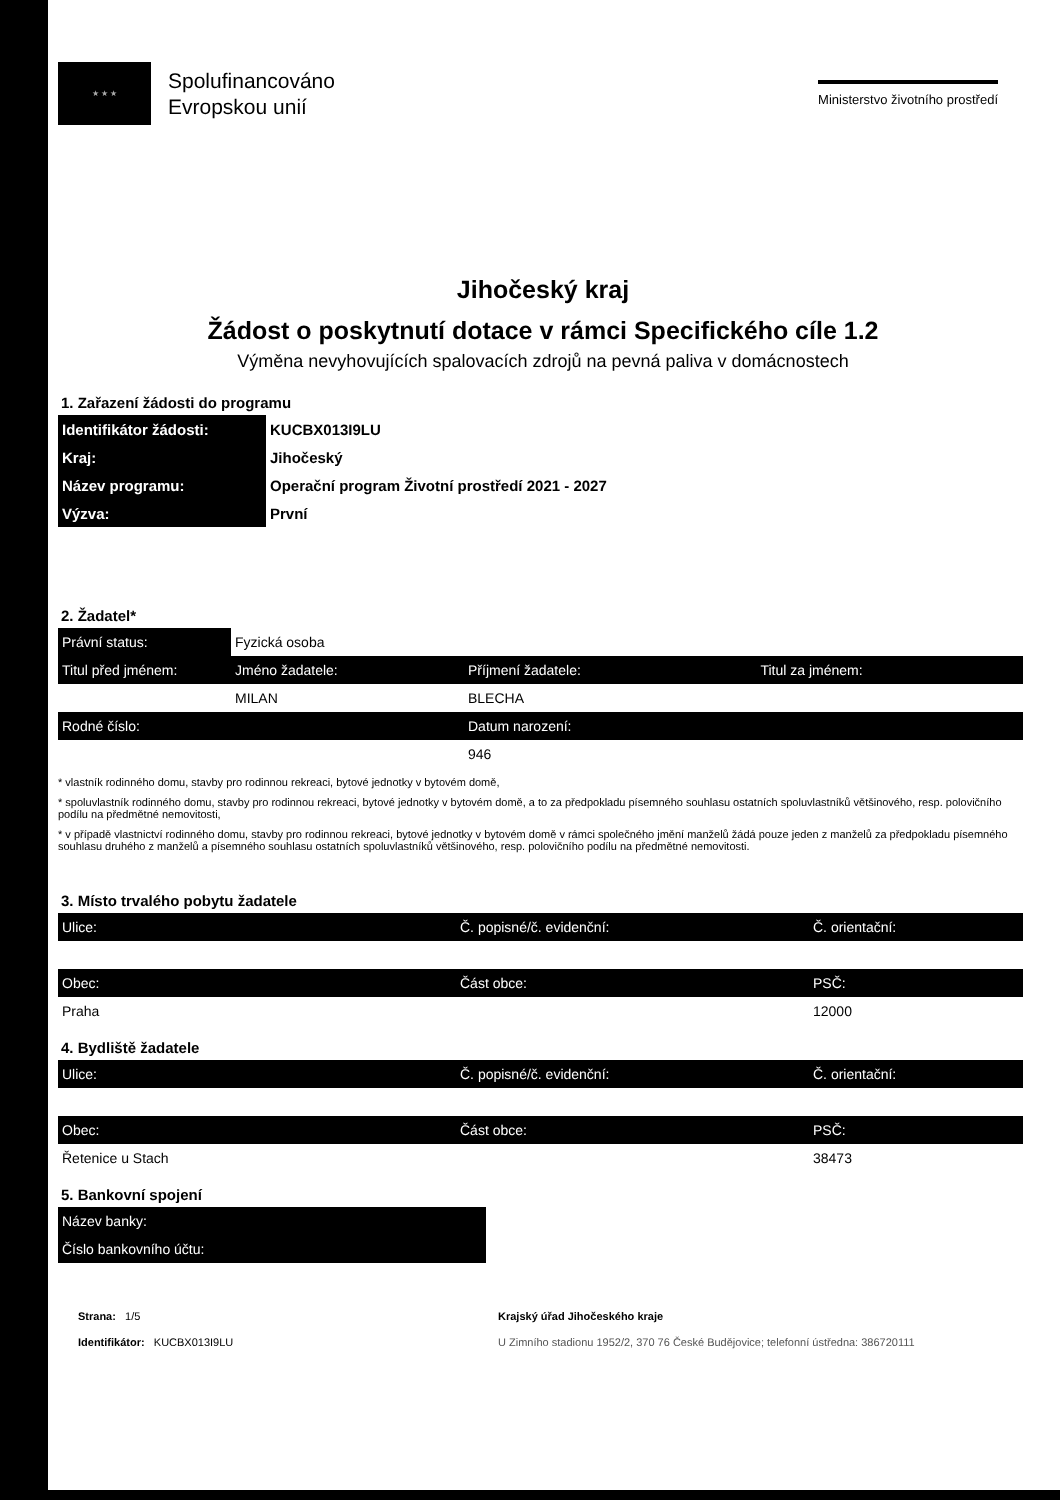★ ★ ★
Spolufinancováno
Evropskou unií
Ministerstvo životního prostředí
Jihočeský kraj
Žádost o poskytnutí dotace v rámci Specifického cíle 1.2
Výměna nevyhovujících spalovacích zdrojů na pevná paliva v domácnostech
1. Zařazení žádosti do programu
| Identifikátor žádosti: | KUCBX013I9LU |
| Kraj: | Jihočeský |
| Název programu: | Operační program Životní prostředí 2021 - 2027 |
| Výzva: | První |
2. Žadatel*
| Právní status: | Fyzická osoba | | |
| Titul před jménem: | Jméno žadatele: | Příjmení žadatele: | Titul za jménem: |
| | MILAN | BLECHA | |
| Rodné číslo: | | Datum narození: | |
| | | 946 | |
* vlastník rodinného domu, stavby pro rodinnou rekreaci, bytové jednotky v bytovém domě,
* spoluvlastník rodinného domu, stavby pro rodinnou rekreaci, bytové jednotky v bytovém domě, a to za předpokladu písemného souhlasu ostatních spoluvlastníků většinového, resp. polovičního podílu na předmětné nemovitosti,
* v případě vlastnictví rodinného domu, stavby pro rodinnou rekreaci, bytové jednotky v bytovém domě v rámci společného jmění manželů žádá pouze jeden z manželů za předpokladu písemného souhlasu druhého z manželů a písemného souhlasu ostatních spoluvlastníků většinového, resp. polovičního podílu na předmětné nemovitosti.
3. Místo trvalého pobytu žadatele
| Ulice: | Č. popisné/č. evidenční: | Č. orientační: |
| Obec: | Část obce: | PSČ: |
| Praha | | 12000 |
4. Bydliště žadatele
| Ulice: | Č. popisné/č. evidenční: | Č. orientační: |
| Obec: | Část obce: | PSČ: |
| Řetenice u Stach | | 38473 |
5. Bankovní spojení
| Název banky: |
| Číslo bankovního účtu: |
Strana: 1/5
Identifikátor: KUCBX013I9LU
Krajský úřad Jihočeského kraje
U Zimního stadionu 1952/2, 370 76 České Budějovice; telefonní ústředna: 386720111